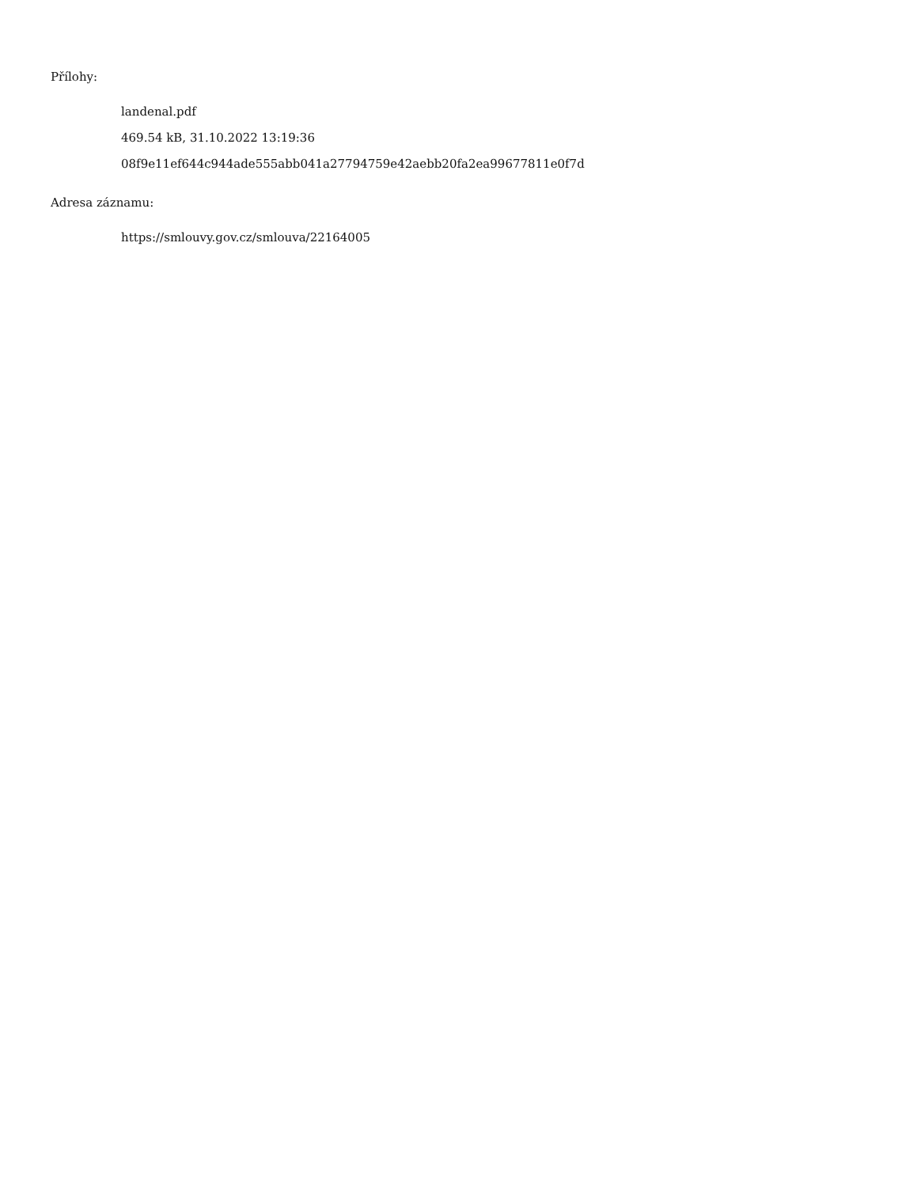Přílohy:
landenal.pdf
469.54 kB, 31.10.2022 13:19:36
08f9e11ef644c944ade555abb041a27794759e42aebb20fa2ea99677811e0f7d
Adresa záznamu:
https://smlouvy.gov.cz/smlouva/22164005